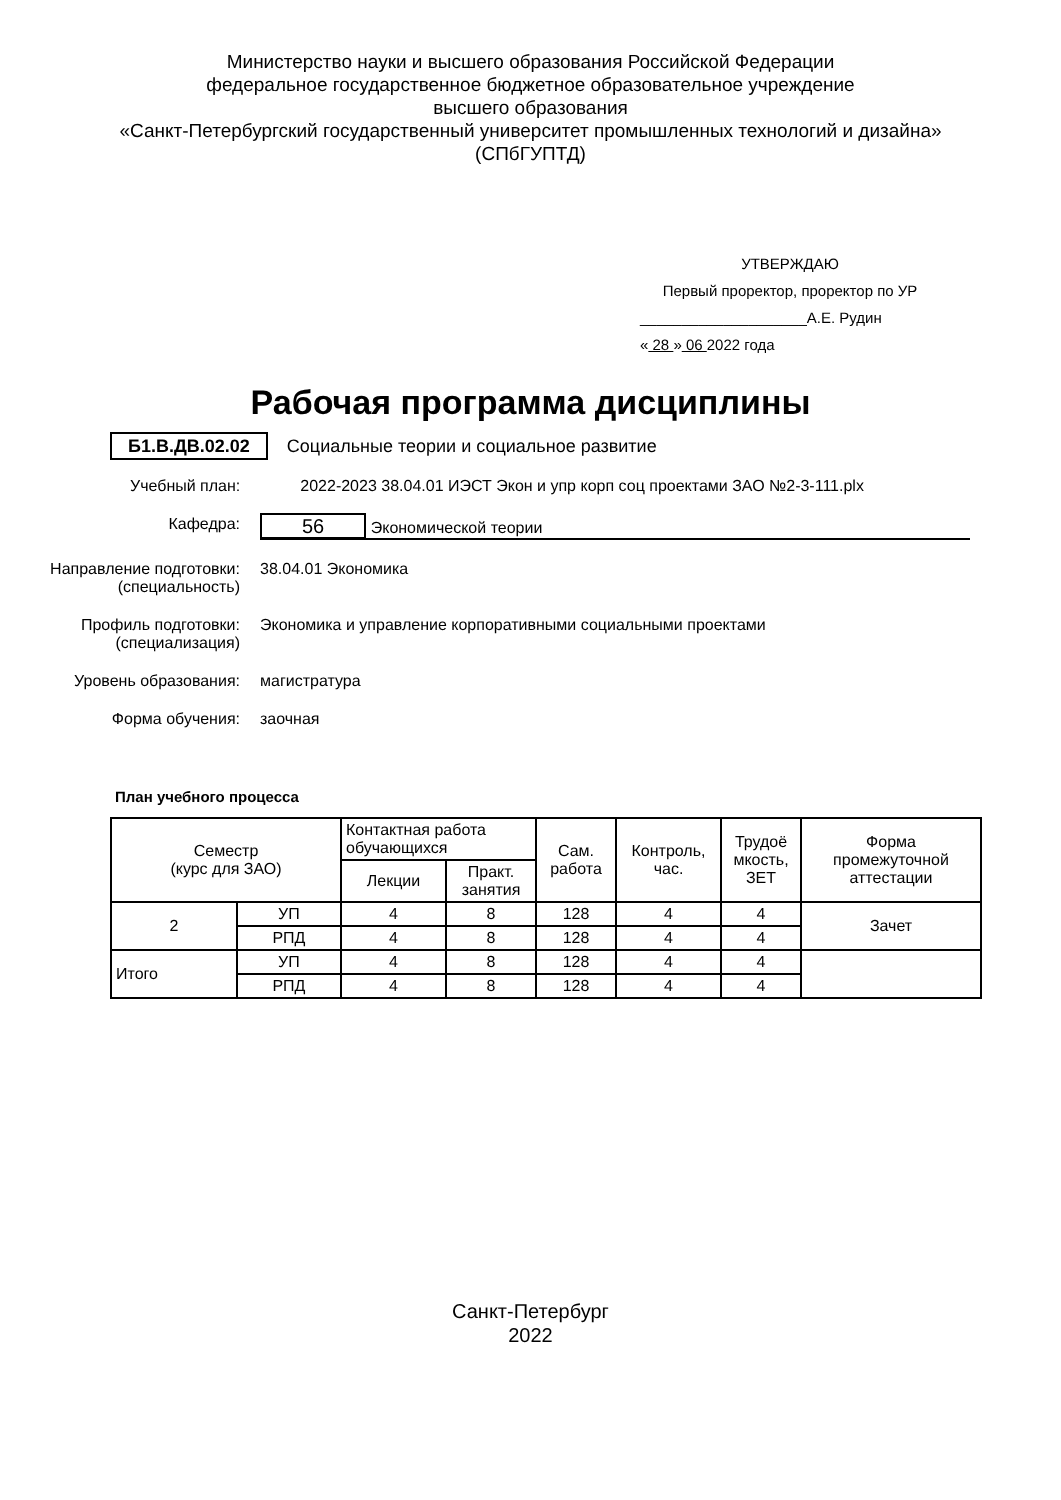Министерство науки и высшего образования Российской Федерации
федеральное государственное бюджетное образовательное учреждение
высшего образования
«Санкт-Петербургский государственный университет промышленных технологий и дизайна»
(СПбГУПТД)
УТВЕРЖДАЮ
Первый проректор, проректор по УР
____________________А.Е. Рудин
« 28 » 06 2022 года
Рабочая программа дисциплины
Б1.В.ДВ.02.02 Социальные теории и социальное развитие
Учебный план: 2022-2023 38.04.01 ИЭСТ Экон и упр корп соц проектами ЗАО №2-3-111.plx
Кафедра:
56 Экономической теории
Направление подготовки:
(специальность)
38.04.01 Экономика
Профиль подготовки:
(специализация)
Экономика и управление корпоративными социальными проектами
Уровень образования: магистратура
Форма обучения: заочная
План учебного процесса
| Семестр (курс для ЗАО) | | Контактная работа обучающихся | | Сам. работа | Контроль, час. | Трудоё мкость, ЗЕТ | Форма промежуточной аттестации |
| --- | --- | --- | --- | --- | --- | --- | --- |
| | | Лекции | Практ. занятия | | | | |
| 2 | УП | 4 | 8 | 128 | 4 | 4 | Зачет |
| | РПД | 4 | 8 | 128 | 4 | 4 | |
| Итого | УП | 4 | 8 | 128 | 4 | 4 | |
| | РПД | 4 | 8 | 128 | 4 | 4 | |
Санкт-Петербург
2022